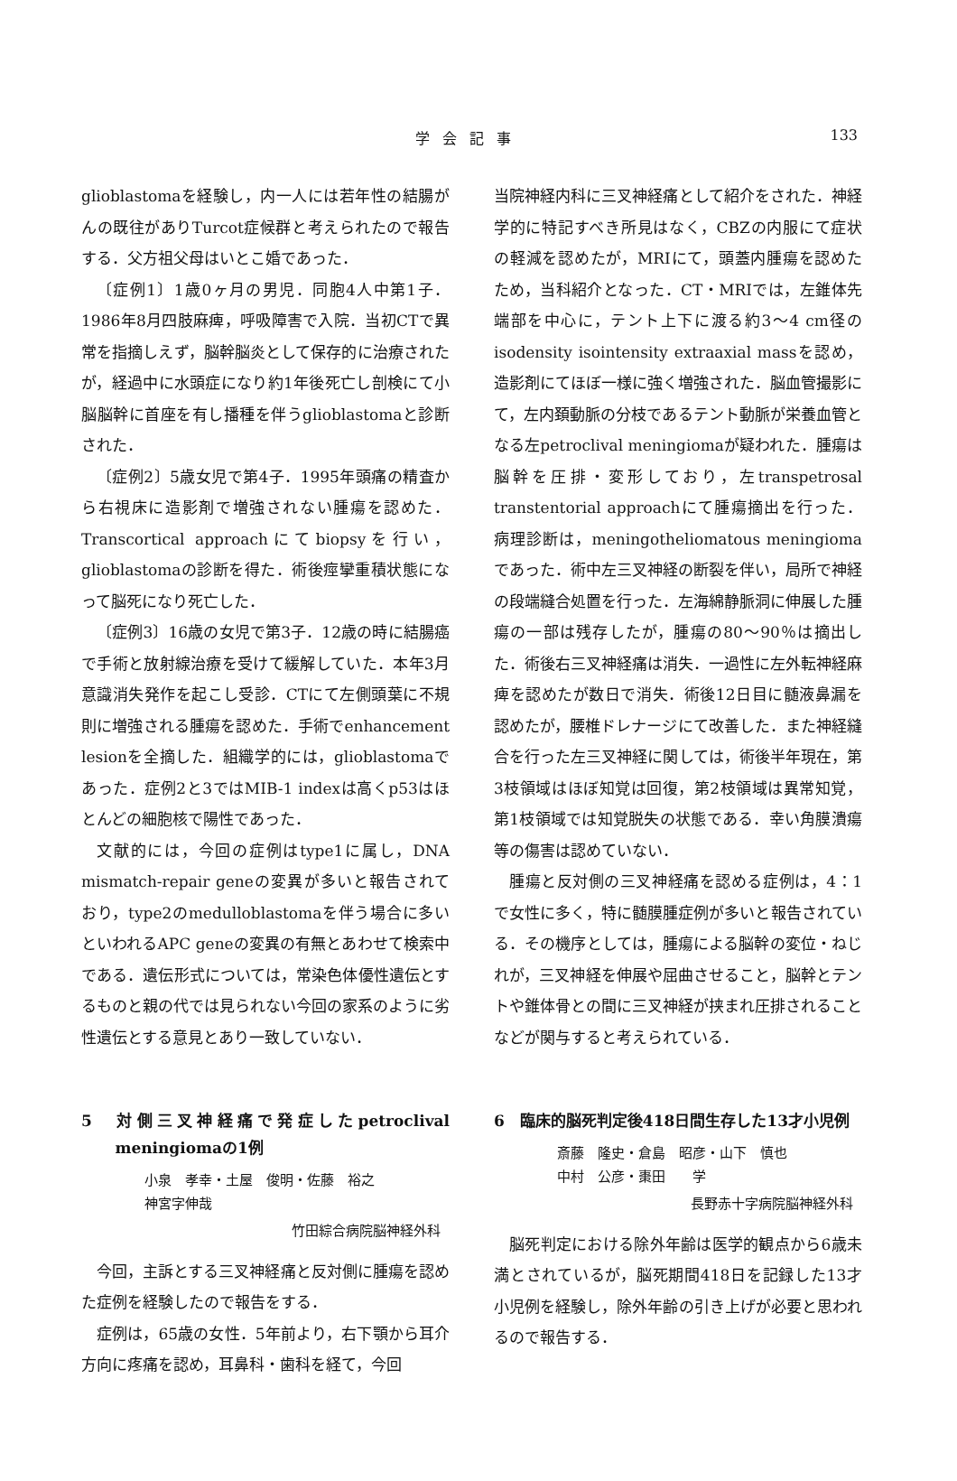学会記事
133
glioblastomaを経験し，内一人には若年性の結腸がんの既往がありTurcot症候群と考えられたので報告する．父方祖父母はいとこ婚であった．
〔症例1〕1歳0ヶ月の男児．同胞4人中第1子．1986年8月四肢麻痺，呼吸障害で入院．当初CTで異常を指摘しえず，脳幹脳炎として保存的に治療されたが，経過中に水頭症になり約1年後死亡し剖検にて小脳脳幹に首座を有し播種を伴うglioblastomaと診断された．
〔症例2〕5歳女児で第4子．1995年頭痛の精査から右視床に造影剤で増強されない腫瘍を認めた．Transcortical approachにてbiopsyを行い，glioblastomaの診断を得た．術後痙攣重積状態になって脳死になり死亡した．
〔症例3〕16歳の女児で第3子．12歳の時に結腸癌で手術と放射線治療を受けて緩解していた．本年3月意識消失発作を起こし受診．CTにて左側頭葉に不規則に増強される腫瘍を認めた．手術でenhancement lesionを全摘した．組織学的には，glioblastomaであった．症例2と3ではMIB-1 indexは高くp53はほとんどの細胞核で陽性であった．
文献的には，今回の症例はtype1に属し，DNA mismatch-repair geneの変異が多いと報告されており，type2のmedulloblastomaを伴う場合に多いといわれるAPC geneの変異の有無とあわせて検索中である．遺伝形式については，常染色体優性遺伝とするものと親の代では見られない今回の家系のように劣性遺伝とする意見とあり一致していない．
5　対側三叉神経痛で発症したpetroclival meningiomaの1例
小泉　孝幸・土屋　俊明・佐藤　裕之
神宮字伸哉
竹田綜合病院脳神経外科
今回，主訴とする三叉神経痛と反対側に腫瘍を認めた症例を経験したので報告をする．
症例は，65歳の女性．5年前より，右下顎から耳介方向に疼痛を認め，耳鼻科・歯科を経て，今回
当院神経内科に三叉神経痛として紹介をされた．神経学的に特記すべき所見はなく，CBZの内服にて症状の軽減を認めたが，MRIにて，頭蓋内腫瘍を認めたため，当科紹介となった．CT・MRIでは，左錐体先端部を中心に，テント上下に渡る約3～4 cm径のisodensity isointensity extraaxial massを認め，造影剤にてほぼ一様に強く増強された．脳血管撮影にて，左内頚動脈の分枝であるテント動脈が栄養血管となる左petroclival meningiomaが疑われた．腫瘍は脳幹を圧排・変形しており，左transpetrosal transtentorial approachにて腫瘍摘出を行った．病理診断は，meningotheliomatous meningiomaであった．術中左三叉神経の断裂を伴い，局所で神経の段端縫合処置を行った．左海綿静脈洞に伸展した腫瘍の一部は残存したが，腫瘍の80～90％は摘出した．術後右三叉神経痛は消失．一過性に左外転神経麻痺を認めたが数日で消失．術後12日目に髄液鼻漏を認めたが，腰椎ドレナージにて改善した．また神経縫合を行った左三叉神経に関しては，術後半年現在，第3枝領域はほぼ知覚は回復，第2枝領域は異常知覚，第1枝領域では知覚脱失の状態である．幸い角膜潰瘍等の傷害は認めていない．
腫瘍と反対側の三叉神経痛を認める症例は，4：1で女性に多く，特に髄膜腫症例が多いと報告されている．その機序としては，腫瘍による脳幹の変位・ねじれが，三叉神経を伸展や屈曲させること，脳幹とテントや錐体骨との間に三叉神経が挟まれ圧排されることなどが関与すると考えられている．
6　臨床的脳死判定後418日間生存した13才小児例
斎藤　隆史・倉島　昭彦・山下　慎也
中村　公彦・棗田　　学
長野赤十字病院脳神経外科
脳死判定における除外年齢は医学的観点から6歳未満とされているが，脳死期間418日を記録した13才小児例を経験し，除外年齢の引き上げが必要と思われるので報告する．